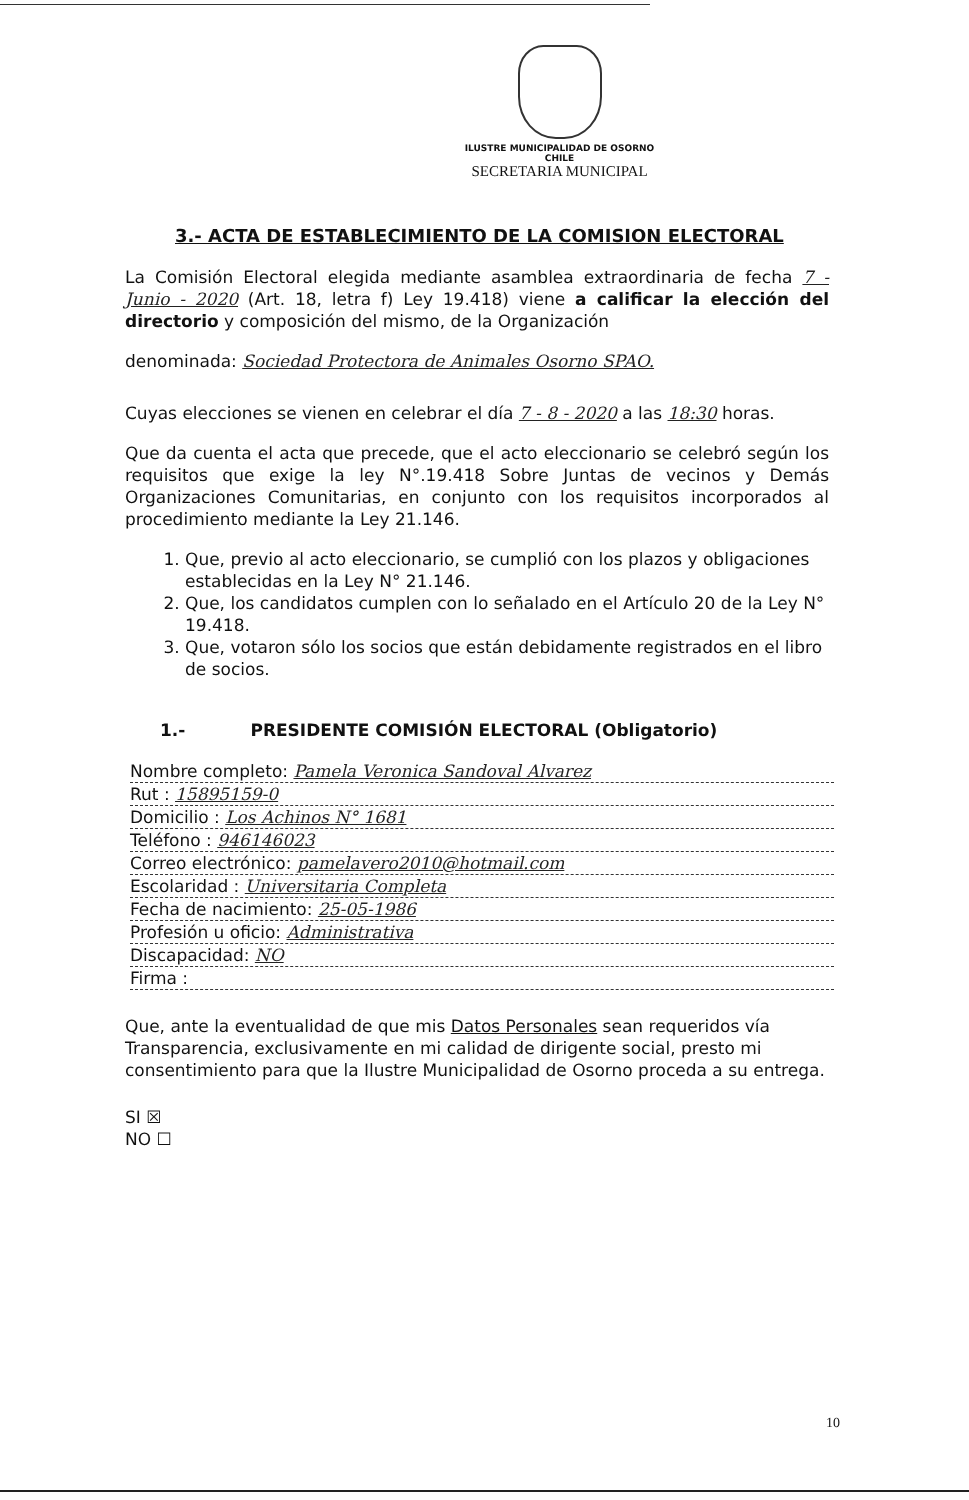ILUSTRE MUNICIPALIDAD DE OSORNO
CHILE
SECRETARIA MUNICIPAL
3.- ACTA DE ESTABLECIMIENTO DE LA COMISION ELECTORAL
La Comisión Electoral elegida mediante asamblea extraordinaria de fecha 7 - Junio - 2020 (Art. 18, letra f) Ley 19.418) viene a calificar la elección del directorio y composición del mismo, de la Organización
denominada: Sociedad Protectora de Animales Osorno SPAO.
Cuyas elecciones se vienen en celebrar el día 7 - 8 - 2020 a las 18:30 horas.
Que da cuenta el acta que precede, que el acto eleccionario se celebró según los requisitos que exige la ley N°.19.418 Sobre Juntas de vecinos y Demás Organizaciones Comunitarias, en conjunto con los requisitos incorporados al procedimiento mediante la Ley 21.146.
1. Que, previo al acto eleccionario, se cumplió con los plazos y obligaciones establecidas en la Ley N° 21.146.
2. Que, los candidatos cumplen con lo señalado en el Artículo 20 de la Ley N° 19.418.
3. Que, votaron sólo los socios que están debidamente registrados en el libro de socios.
1.- PRESIDENTE COMISIÓN ELECTORAL (Obligatorio)
Nombre completo: Pamela Veronica Sandoval Alvarez
Rut : 15895159-0
Domicilio : Los Achinos N° 1681
Teléfono : 946146023
Correo electrónico: pamelavero2010@hotmail.com
Escolaridad : Universitaria Completa
Fecha de nacimiento: 25-05-1986
Profesión u oficio: Administrativa
Discapacidad: NO
Firma :
Que, ante la eventualidad de que mis Datos Personales sean requeridos vía Transparencia, exclusivamente en mi calidad de dirigente social, presto mi consentimiento para que la Ilustre Municipalidad de Osorno proceda a su entrega.
SI ☒
NO ☐
10